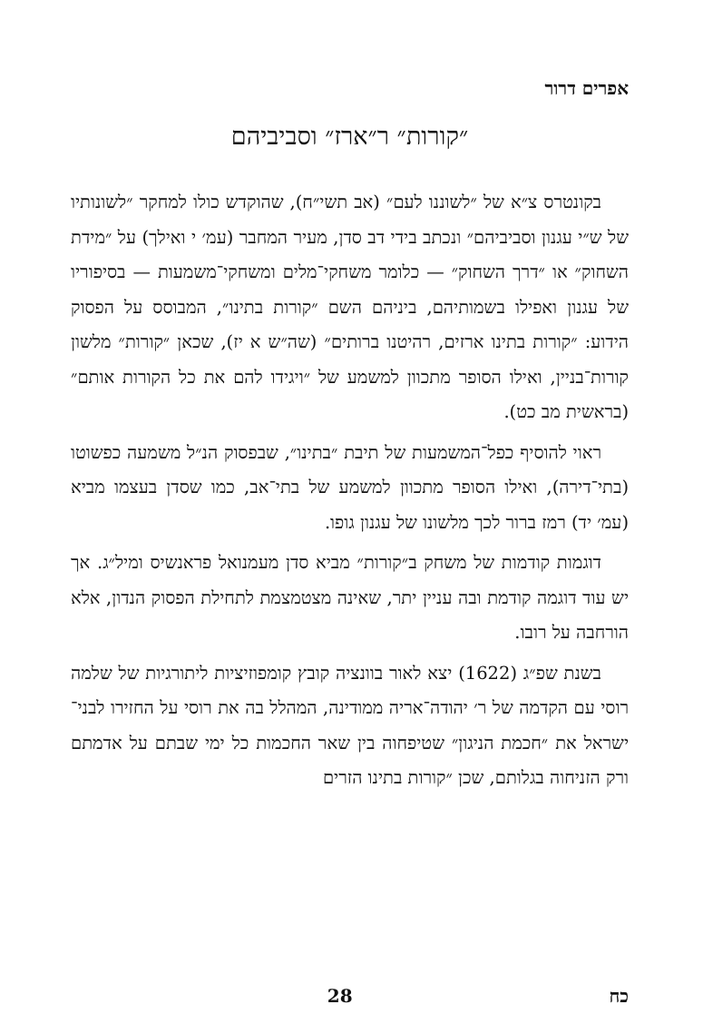אפרים דרור
״קורות״ ר״ארז״ וסביביהם
בקונטרס צ״א של ״לשוננו לעם״ (אב תשי״ח), שהוקדש כולו למחקר ״לשונותיו של ש״י עגנון וסביביהם״ ונכתב בידי דב סדן, מעיר המחבר (עמ׳ י ואילך) על ״מידת השחוק״ או ״דרך השחוק״ — כלומר משחקי־מלים ומשחקי־משמעות — בסיפוריו של עגנון ואפילו בשמותיהם, ביניהם השם ״קורות בתינו״, המבוסס על הפסוק הידוע: ״קורות בתינו ארזים, רהיטנו ברותים״ (שה״ש א יז), שכאן ״קורות״ מלשון קורות־בניין, ואילו הסופר מתכוון למשמע של ״ויגידו להם את כל הקורות אותם״ (בראשית מב כט).
ראוי להוסיף כפל־המשמעות של תיבת ״בתינו״, שבפסוק הנ״ל משמעה כפשוטו (בתי־דירה), ואילו הסופר מתכוון למשמע של בתי־אב, כמו שסדן בעצמו מביא (עמ׳ יד) רמז ברור לכך מלשונו של עגנון גופו.
דוגמות קודמות של משחק ב״קורות״ מביא סדן מעמנואל פראנשיס ומיל״ג. אך יש עוד דוגמה קודמת ובה עניין יתר, שאינה מצטמצמת לתחילת הפסוק הנדון, אלא הורחבה על רובו.
בשנת שפ״ג (1622) יצא לאור בוונציה קובץ קומפוזיציות ליתורגיות של שלמה רוסי עם הקדמה של ר׳ יהודה־אריה ממודינה, המהלל בה את רוסי על החזירו לבני־ישראל את ״חכמת הניגון״ שטיפחוה בין שאר החכמות כל ימי שבתם על אדמתם ורק הזניחוה בגלותם, שכן ״קורות בתינו הזרים
כח 28